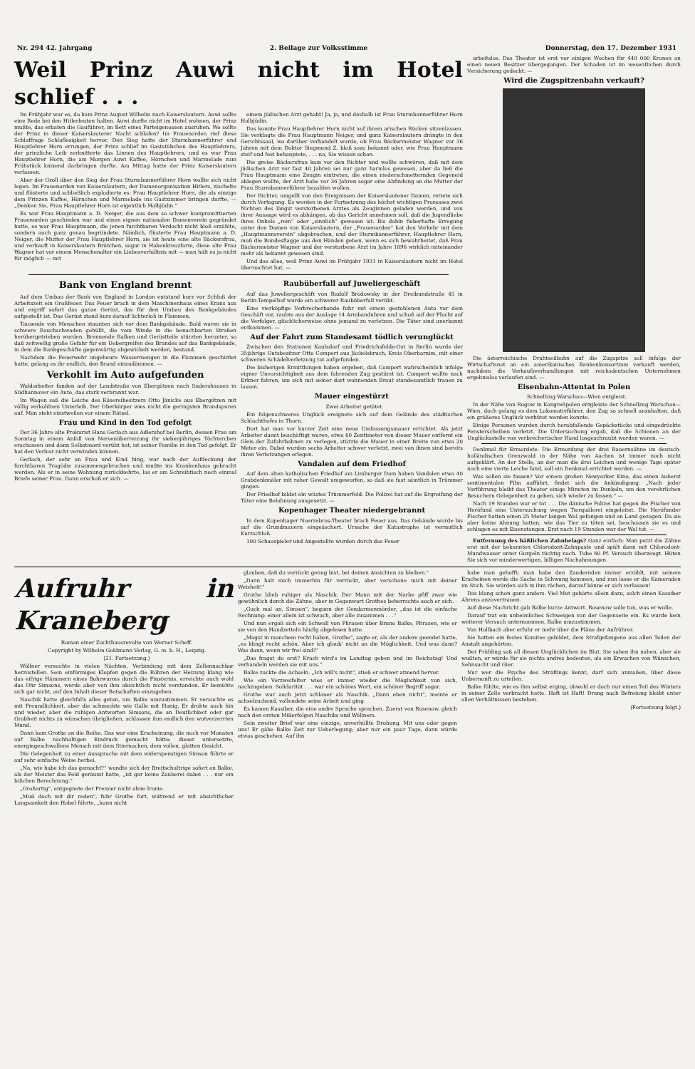Nr. 294 42. Jahrgang 2. Beilage zur Volksstimme Donnerstag, den 17. Dezember 1931
Weil Prinz Auwi nicht im Hotel schlief . . .
Im Frühjahr war es, da kam Prinz August Wilhelm nach Kaiserslautern. Auwi sollte eine Rede bei den Hitlerleuten halten. Auwi durfte nicht im Hotel wohnen, der Prinz mußte, das erbaten die Gauführer, im Bett eines Parteigenossen ausruhen. Wo sollte der Prinz in dieser Kaiserslauterer Nacht schlafen? Im Frauenorden rief diese Schlaffrage Schlaflosigkeit hervor. Den Sieg hatte der Sturmbannerführer und Hauptlehrer Horn errungen, der Prinz schlief im Gaststübchen des Hauptlehrers, der prinzliche Leib zerknitterte das Linnen des Hauptlehrers, und es war Frau Hauptlehrer Horn, die am Morgen Auwi Kaffee, Hörnchen und Marmelade zum Frühstück knixend darbringen durfte. Am Mittag hatte der Prinz Kaiserslautern verlassen.
Aber der Groll über den Sieg der Frau Sturmbannerführer Horn wollte sich nicht legen. Im Frauenorden von Kaiserslautern, der Damenorganisation Hitlers, zischelte und flüsterte und schließlich explodierte es: Frau Hauptlehrer Horn, die als einzige dem Prinzen Kaffee, Hörnchen und Marmelade ins Gastzimmer bringen durfte, — „Denken Sie, Frau Hauptlehrer Horn ist eigentlich Halbjüdin.“
Es war Frau Hauptmann a. D. Neiger, die aus dem so schwer kompromittierten Frauenorden geschieden war und einen eignen nationalen Damenverein gegründet hatte, es war Frau Hauptmann, die jenen furchtbaren Verdacht nicht bloß erzählte, sondern auch ganz genau begründete. Nämlich, flüsterte Frau Hauptmann a. D. Neiger, die Mutter der Frau Hauptlehrer Horn, sie ist heute eine alte Bäckersfrau, und verkauft in Kaiserslautern Brötchen, sogar in Hakenkreuzform, diese alte Frau Wagner hat vor einem Menschenalter ein Liebesverhältnis mit — man hält es ja nicht für möglich — mit
einem jüdischen Arzt gehabt! Ja, ja, und deshalb ist Frau Sturmbannerführer Horn Halbjüdin.
Das konnte Frau Hauptlehrer Horn nicht auf ihrem arischen Rücken sitzenlassen. Sie verklagte die Frau Hauptmann Neiger, und ganz Kaiserslautern drängte in den Gerichtssaal, wo darüber verhandelt wurde, ob Frau Bäckermeister Wagner vor 36 Jahren mit dem Doktor Siegmund Z. bloß sozo bekannt oder, wie Frau Hauptmann steif und fest behauptete, . . . na, Sie wissen schon.
Die greise Bäckersfrau kam vor den Richter und wollte schwören, daß mit dem jüdischen Arzt vor fast 40 Jahren sei nur ganz harmlos gewesen, aber da ließ die Frau Hauptmann eine Zeugin eintreten, die einen niederschmetternden Gegeneid ablegen wollte, der Arzt habe vor 36 Jahren sogar eine Abfindung an die Mutter der Frau Sturmbannerführer bezahlen wollen.
Der Richter, umgellt von den Ereignissen der Kaiserslautener Damen, rettete sich durch Vertagung. Es werden in der Fortsetzung des höchst wichtigen Prozesses zwei Nichten des längst verstorbenen Arztes als Zeuginnen geladen werden, und von ihrer Aussage wird es abhängen, ob das Gericht annehmen soll, daß die Jugendliebe ihres Onkels „rein“ oder „sinnlich“ gewesen ist. Bis dahin fieberhafte Erregung unter den Damen von Kaiserslautern, der „Frauenorden“ hat den Verkehr mit dem „Hauptmannsverein“ abgebrochen, und der Sturmbannerführer, Hauptlehrer Horn, muß die Bundesflagge aus den Händen geben, wenn es sich bewahrheitet, daß Frau Bäckermeister Wagner und der verstorbene Arzt im Jahre 1896 wirklich miteinander mehr als bekannt gewesen sind.
Und das alles, weil Prinz Auwi im Frühjahr 1931 in Kaiserslautern nicht im Hotel übernachtet hat. —
Bank von England brennt
Auf dem Umbau der Bank von England in London entstand kurz vor Schluß der Arbeitszeit ein Großfeuer. Das Feuer brach in dem Maschinenhaus eines Krans aus und ergriff sofort das ganze Gerüst, das für den Umbau des Bankgebäudes aufgestellt ist. Das Gerüst stand kurz darauf lichterloh in Flammen.
Tausende von Menschen staunten sich vor dem Bankgebäude. Bald waren sie in schwere Rauchschwaden gehüllt, die vom Winde in die benachbarten Straßen herübergetrieben wurden. Brennende Balken und Gerüstteile stürzten herunter, so daß zeitweilig große Gefahr für ein Uebergreifen des Brandes auf das Bankgebäude, in dem die Bankgeschäfte gegenwärtig abgewickelt werden, bestand.
Nachdem die Feuerwehr ungeheure Wassermengen in die Flammen geschüttet hatte, gelang es ihr endlich, den Brand einzudämmen. —
Verkohlt im Auto aufgefunden
Waldarbeiter fanden auf der Landstraße von Ebergötzen nach Sudershausen in Südhannover ein Auto, das stark verbrannt war.
Im Wagen saß die Leiche des Käsereibesitzers Otto Jänicke aus Ebergötzen mit völlig verkohltem Unterleib. Der Oberkörper wies nicht die geringsten Brandspuren auf. Man steht einstweilen vor einem Rätsel.
Frau und Kind in den Tod gefolgt
Der 36 Jahre alte Prokurist Hans Gerlach aus Adlershof bei Berlin, dessen Frau am Sonntag in einem Anfall von Nervenüberreizung ihr siebenjähriges Töchterchen erschossen und dann Selbstmord verübt hat, ist seiner Familie in den Tod gefolgt. Er hat den Verlust nicht verwinden können.
Gerlach, der sehr an Frau und Kind hing, war nach der Aufdeckung der furchtbaren Tragödie zusammengebrochen und mußte ins Krankenhaus gebracht werden. Als er in seine Wohnung zurückkehrte, las er am Schreibtisch noch einmal Briefe seiner Frau. Dann erschoß er sich. —
Raubüberfall auf Juweliergeschäft
Auf das Juweliergeschäft von Rudolf Brodowsky in der Dreibundstraße 45 in Berlin-Tempelhof wurde ein schwerer Raubüberfall verübt.
Eine vierköpfige Verbrecherbande fuhr mit einem gestohlenen Auto vor dem Geschäft vor, raubte aus der Auslage 14 Armbanduhren und schoß auf der Flucht auf die Verfolger, glücklicherweise ohne jemand zu verletzen. Die Täter sind unerkannt entkommen. —
Auf der Fahrt zum Standesamt tödlich verunglückt
Zwischen den Stationen Kaulsdorf und Friedrichsfelde-Ost in Berlin wurde der 35jährige Gutsbesitzer Otto Compert aus Jäckelsbruch, Kreis Oberbarnim, mit einer schweren Schädelverletzung tot aufgefunden.
Die bisherigen Ermittlungen haben ergeben, daß Compert wahrscheinlich infolge eigner Unvorsichtigkeit aus dem fahrenden Zug gestürzt ist. Compert wollte nach Erkner fahren, um sich mit seiner dort wohnenden Braut standesamtlich trauen zu lassen.
Mauer eingestürzt
Zwei Arbeiter getötet.
Ein folgenschweres Unglück ereignete sich auf dem Gelände des städtischen Schlachthofes in Thorn.
Dort hat man vor kurzer Zeit eine neue Umfassungsmauer errichtet. Als jetzt Arbeiter damit beschäftigt waren, etwa 60 Zentimeter von dieser Mauer entfernt ein Gleis der Zufuhrbahnen zu verlegen, stürzte die Mauer in einer Breite von etwa 20 Meter ein. Dabei wurden sechs Arbeiter schwer verletzt, zwei von ihnen sind bereits ihren Verletzungen erlegen.
Vandalen auf dem Friedhof
Auf dem alten katholischen Friedhof am Limburger Dom haben Vandalen etwa 40 Grabdenkmäler mit roher Gewalt umgeworfen, so daß sie fast sämtlich in Trümmer gingen.
Der Friedhof bildet ein wüstes Trümmerfeld. Die Polizei hat auf die Ergreifung der Täter eine Belohnung ausgesetzt. —
Kopenhager Theater niedergebrannt
In dem Kopenhager Noerrebros-Theater brach Feuer aus. Das Gebäude wurde bis auf die Grundmauern eingeäschert. Ursache der Katastrophe ist vermutlich Kurzschluß.
100 Schauspieler und Angestellte wurden durch das Feuer
arbeitslos. Das Theater ist erst vor einigen Wochen für 440 000 Kronen an einen neuen Besitzer übergegangen. Der Schaden ist im wesentlichen durch Versicherung gedeckt. —
Wird die Zugspitzenbahn verkauft?
Die österreichische Drahtseilbahn auf die Zugspitze soll infolge der Wirtschaftsnot an ein amerikanisches Bankenkonsortium verkauft werden, nachdem die Verkaufsverhandlungen mit reichsdeutschen Unternehmen ergebnislos verlaufen sind. —
Eisenbahn-Attentat in Polen
Schnellzug Warschau—Wien entgleist.
In der Nähe von Rogow in Kongreßpolen entgleiste der Schnellzug Warschau—Wien, doch gelang es dem Lokomotivführer, den Zug so schnell anzuhalten, daß ein größeres Unglück verhütet werden konnte.
Einige Personen wurden durch herabfallende Gepäckstücke und eingedrückte Fensterscheiben verletzt. Die Untersuchung ergab, daß die Schienen an der Unglücksstelle von verbrecherischer Hand losgeschraubt worden waren. —
Denkmal für Ermordete. Die Ermordung der drei Bauernsöhne im deutsch-holländischen Grenzwald in der Nähe von Aachen ist immer noch nicht aufgeklärt. An der Stelle, an der man die drei Leichen und wenige Tage später noch eine vierte Leiche fand, soll ein Denkmal errichtet werden. —
Was sollen sie fassen? Vor einem großen Newyorker Kino, das einen äußerst sentimentalen Film aufführt, findet sich die Ankündigung: „Nach jeder Vorführung bleibt das Theater einige Minuten im Dunkeln, um den verehrlichen Besuchern Gelegenheit zu geben, sich wieder zu fassen.“ —
Nach 19 Stunden war er tot . . . Die dänische Polizei hat gegen die Fischer von Heröfund eine Untersuchung wegen Tierquälerei eingeleitet. Die Heröfunder Fischer hatten einen 25 Meter langen Wal gefangen und an Land gezogen. Da sie aber keine Ahnung hatten, wie das Tier zu töten sei, beschossen sie es und schlugen es mit Eisenstangen. Erst nach 19 Stunden war der Wal tot. —
Entfernung des häßlichen Zahnbelags? Ganz einfach: Man putzt die Zähne erst mit der bekannten Chlorodont-Zahnpaste und spült dann mit Chlorodont-Mundwasser unter Gurgeln tüchtig nach. Tube 60 Pf. Versuch überzeugt. Hüten Sie sich vor minderwertigen, billigen Nachahmungen.
Aufruhr in Kraneberg
Roman einer Zuchthausrevolte von Werner Scheff.
Copyright by Wilhelm Goldmann Verlag, G. m. b. H., Leipzig.
(21. Fortsetzung.)
Wöllner versuchte in vielen Nächten, Verbindung mit dem Zellennachbar herzustellen. Sein einförmiges Klopfen gegen die Röhren der Heizung klang wie das eifrige Hämmern eines Bohrwurms durch die Finsternis, erreichte auch wohl das Ohr Simsons, wurde aber von ihm absichtlich nicht verstanden. Er bemühte sich gar nicht, auf den Inhalt dieser Botschaften einzugehen.
Naschik hatte gleichfalls alles getan, um Balke umzustimmen. Er versuchte es mit Freundlichkeit, aber die schmeckte wie Galle mit Honig. Er drohte auch hin und wieder, aber die ruhigen Antworten Simsons, die an Deutlichkeit oder gar Grobheit nichts zu wünschen übrigließen, schlossen ihm endlich den wutverzerrten Mund.
Dann kam Grothe an die Reihe. Das war eine Erscheinung, die noch vor Monaten auf Balke nachhaltigen Eindruck gemacht hätte; dieser untersetzte, energiegeschwollene Mensch mit dem Stiernacken, dem vollen, glatten Gesicht.
Die Gelegenheit zu einer Aussprache mit dem widerspenstigen Simson führte er auf sehr einfache Weise herbei.
„Na, wie habe ich das gemacht?“ wandte sich der Breitschultrige sofort an Balke, als der Meister das Feld geräumt hatte, „ist gar keine Zauberei dabei . . . nur ein bißchen Berechnung.“
„Großartig“, entgegnete der Premier nicht ohne Ironie.
„Muß doch mit dir reden“, fuhr Grothe fort, während er mit absichtlicher Langsamkeit den Hobel führte, „kann nicht
glauben, daß du verrückt genug bist, bei deinen Ansichten zu bleiben.“
„Dann halt mich immerhin für verrückt, aber verschone mich mit deiner Weisheit!“
Grothe blieb ruhiger als Naschik. Der Mann mit der Narbe pfiff zwar wie gewöhnlich durch die Zähne, aber in Gegenwart Grothes beherrschte auch er sich.
„Guck mal an, Simson“, begann der Gendarmenmörder, „das ist die einfache Rechnung: einer allein ist schwach, aber alle zusammen . . .“
Und nun ergoß sich ein Schwall von Phrasen über Bruno Balke, Phrasen, wie er sie von den Handzetteln häufig abgelesen hatte.
„Magst in manchem recht haben, Grothe“, sagte er, als der andere geendet hatte, „es klingt recht schön. Aber ich glaub' nicht an die Möglichkeit. Und was dann? Was dann, wenn wir frei sind?“
„Das fragst du erst? Krach wird's im Landtag geben und im Reichstag! Und verhandeln werden sie mit uns.“
Balke zuckte die Achseln. „Ich will's nicht“, stieß er schwer atmend hervor.
Wie ein Verzweifelter wies er immer wieder die Möglichkeit von sich, nachzugeben. Solidarität . . . war ein schönes Wort, ein schöner Begriff sogar.
Grothe war auch jetzt schlauer als Naschik. „Dann eben nicht“, meinte er achselzuckend, vollendete seine Arbeit und ging.
Es kamen Kassiber, die eine andre Sprache sprachen. Zuerst von Rosenow, gleich nach den ersten Mißerfolgen Naschiks und Wöllners.
Sein zweiter Brief war eine einzige, unverhüllte Drohung. Mit uns oder gegen uns! Er gäbe Balke Zeit zur Ueberlegung; aber nur ein paar Tage, dann würde etwas geschehen. Auf ihn
habe man gehofft; man habe den Zaudernden immer erzählt, mit seinem Erscheinen werde die Sache in Schwung kommen, und nun lasse er die Kameraden im Stich. Sie würden sich in ihm rächen, darauf könne er sich verlassen!
Das klang schon ganz anders. Viel Mut gehörte allein dazu, solch einen Kassiber Ahrens anzuvertrauen.
Auf diese Nachricht gab Balke kurze Antwort. Rosenow solle tun, was er wolle.
Darauf trat ein unheimliches Schweigen von der Gegenseite ein. Es wurde kein weiterer Versuch unternommen, Balke umzustimmen.
Von Hollbach aber erfuhr er mehr über die Pläne der Aufrührer.
Sie hatten ein festes Komitee gebildet, dem Strafgefangene aus allen Teilen der Anstalt angehörten.
Der Frühling saß all diesen Unglücklichen im Blut. Sie sahen ihn nahen, aber sie wußten, er würde für sie nichts andres bedeuten, als ein Erwachen von Wünschen, Sehnsucht und Gier.
Nur wer die Psyche des Sträflings kennt, darf sich anmaßen, über diese Unbernunft zu urteilen.
Balke fühlte, wie es ihm selbst erging, obwohl er doch nur einen Teil des Winters in seiner Zelle verbracht hatte. Haft ist Haft! Drang nach Befreiung bleibt unter allen Verhältnissen bestehen.
(Fortsetzung folgt.)